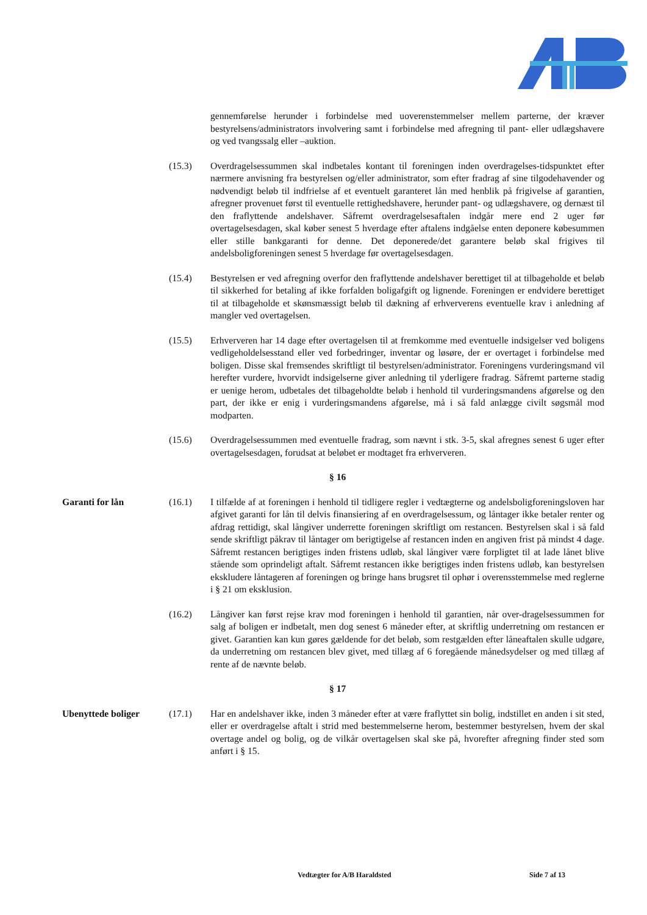gennemførelse herunder i forbindelse med uoverenstemmelser mellem parterne, der kræver bestyrelsens/administrators involvering samt i forbindelse med afregning til pant- eller udlægshavere og ved tvangssalg eller –auktion.
(15.3) Overdragelsessummen skal indbetales kontant til foreningen inden overdragelses-tidspunktet efter nærmere anvisning fra bestyrelsen og/eller administrator, som efter fradrag af sine tilgodehavender og nødvendigt beløb til indfrielse af et eventuelt garanteret lån med henblik på frigivelse af garantien, afregner provenuet først til eventuelle rettighedshavere, herunder pant- og udlægshavere, og dernæst til den fraflyttende andelshaver. Såfremt overdragelsesaftalen indgår mere end 2 uger før overtagelsesdagen, skal køber senest 5 hverdage efter aftalens indgåelse enten deponere købesummen eller stille bankgaranti for denne. Det deponerede/det garantere beløb skal frigives til andelsboligforeningen senest 5 hverdage før overtagelsesdagen.
(15.4) Bestyrelsen er ved afregning overfor den fraflyttende andelshaver berettiget til at tilbageholde et beløb til sikkerhed for betaling af ikke forfalden boligafgift og lignende. Foreningen er endvidere berettiget til at tilbageholde et skønsmæssigt beløb til dækning af erhververens eventuelle krav i anledning af mangler ved overtagelsen.
(15.5) Erhververen har 14 dage efter overtagelsen til at fremkomme med eventuelle indsigelser ved boligens vedligeholdelsesstand eller ved forbedringer, inventar og løsøre, der er overtaget i forbindelse med boligen. Disse skal fremsendes skriftligt til bestyrelsen/administrator. Foreningens vurderingsmand vil herefter vurdere, hvorvidt indsigelserne giver anledning til yderligere fradrag. Såfremt parterne stadig er uenige herom, udbetales det tilbageholdte beløb i henhold til vurderingsmandens afgørelse og den part, der ikke er enig i vurderingsmandens afgørelse, må i så fald anlægge civilt søgsmål mod modparten.
(15.6) Overdragelsessummen med eventuelle fradrag, som nævnt i stk. 3-5, skal afregnes senest 6 uger efter overtagelsesdagen, forudsat at beløbet er modtaget fra erhververen.
§ 16
Garanti for lån (16.1) I tilfælde af at foreningen i henhold til tidligere regler i vedtægterne og andelsboligforeningsloven har afgivet garanti for lån til delvis finansiering af en overdragelsessum, og låntager ikke betaler renter og afdrag rettidigt, skal långiver underrette foreningen skriftligt om restancen. Bestyrelsen skal i så fald sende skriftligt påkrav til låntager om berigtigelse af restancen inden en angiven frist på mindst 4 dage. Såfremt restancen berigtiges inden fristens udløb, skal långiver være forpligtet til at lade lånet blive stående som oprindeligt aftalt. Såfremt restancen ikke berigtiges inden fristens udløb, kan bestyrelsen ekskludere låntageren af foreningen og bringe hans brugsret til ophør i overensstemmelse med reglerne i § 21 om eksklusion.
(16.2) Långiver kan først rejse krav mod foreningen i henhold til garantien, når over-dragelsessummen for salg af boligen er indbetalt, men dog senest 6 måneder efter, at skriftlig underretning om restancen er givet. Garantien kan kun gøres gældende for det beløb, som restgælden efter låneaftalen skulle udgøre, da underretning om restancen blev givet, med tillæg af 6 foregående månedsydelser og med tillæg af rente af de nævnte beløb.
§ 17
Ubenyttede boliger (17.1) Har en andelshaver ikke, inden 3 måneder efter at være fraflyttet sin bolig, indstillet en anden i sit sted, eller er overdragelse aftalt i strid med bestemmelserne herom, bestemmer bestyrelsen, hvem der skal overtage andel og bolig, og de vilkår overtagelsen skal ske på, hvorefter afregning finder sted som anført i § 15.
Vedtægter for A/B Haraldsted Side 7 af 13